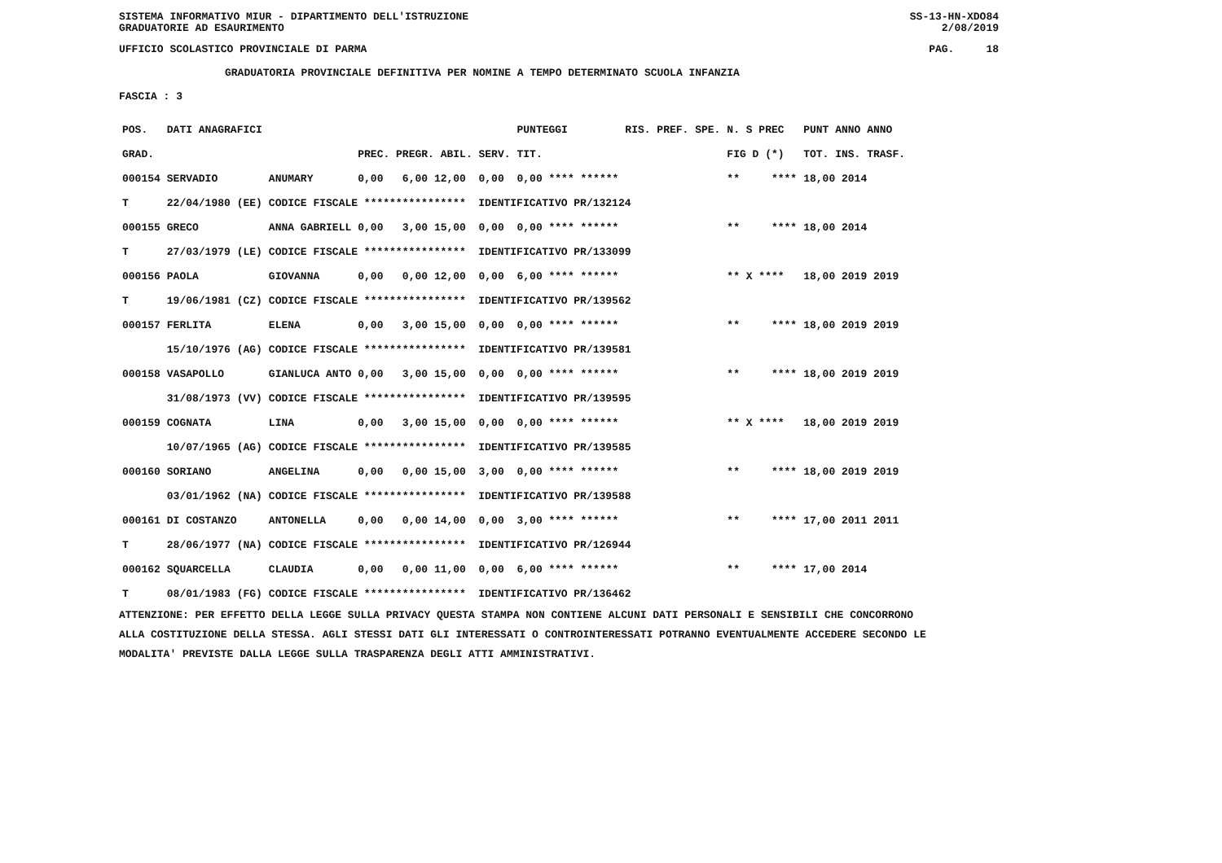SISTEMA INFORMATIVO MIUR - DIPARTIMENTO DELL'ISTRUZIONE SS-13-HN-XDO84
GRADUATORIE AD ESAURIMENTO 2/08/2019
UFFICIO SCOLASTICO PROVINCIALE DI PARMA PAG. 18
GRADUATORIA PROVINCIALE DEFINITIVA PER NOMINE A TEMPO DETERMINATO SCUOLA INFANZIA
FASCIA : 3
| POS. | DATI ANAGRAFICI | | | PUNTEGGI | RIS. PREF. SPE. | N. S PREC | PUNT ANNO ANNO |
| GRAD. | | | PREC. PREGR. ABIL. SERV. | TIT. | | FIG D (*) | TOT. INS. TRASF. |
| 000154 | SERVADIO | ANUMARY | 0,00 6,00 12,00 0,00 | 0,00 **** ****** | | ** **** | 18,00 2014 |
| T | 22/04/1980 (EE) | CODICE FISCALE **************** IDENTIFICATIVO PR/132124 | | | | | |
| 000155 | GRECO | ANNA GABRIELL | 0,00 3,00 15,00 0,00 | 0,00 **** ****** | | ** **** | 18,00 2014 |
| T | 27/03/1979 (LE) | CODICE FISCALE **************** IDENTIFICATIVO PR/133099 | | | | | |
| 000156 | PAOLA | GIOVANNA | 0,00 0,00 12,00 0,00 | 6,00 **** ****** | | ** X **** | 18,00 2019 2019 |
| T | 19/06/1981 (CZ) | CODICE FISCALE **************** IDENTIFICATIVO PR/139562 | | | | | |
| 000157 | FERLITA | ELENA | 0,00 3,00 15,00 0,00 | 0,00 **** ****** | | ** **** | 18,00 2019 2019 |
| | 15/10/1976 (AG) | CODICE FISCALE **************** IDENTIFICATIVO PR/139581 | | | | | |
| 000158 | VASAPOLLO | GIANLUCA ANTO | 0,00 3,00 15,00 0,00 | 0,00 **** ****** | | ** **** | 18,00 2019 2019 |
| | 31/08/1973 (VV) | CODICE FISCALE **************** IDENTIFICATIVO PR/139595 | | | | | |
| 000159 | COGNATA | LINA | 0,00 3,00 15,00 0,00 | 0,00 **** ****** | | ** X **** | 18,00 2019 2019 |
| | 10/07/1965 (AG) | CODICE FISCALE **************** IDENTIFICATIVO PR/139585 | | | | | |
| 000160 | SORIANO | ANGELINA | 0,00 0,00 15,00 3,00 | 0,00 **** ****** | | ** **** | 18,00 2019 2019 |
| | 03/01/1962 (NA) | CODICE FISCALE **************** IDENTIFICATIVO PR/139588 | | | | | |
| 000161 | DI COSTANZO | ANTONELLA | 0,00 0,00 14,00 0,00 | 3,00 **** ****** | | ** **** | 17,00 2011 2011 |
| T | 28/06/1977 (NA) | CODICE FISCALE **************** IDENTIFICATIVO PR/126944 | | | | | |
| 000162 | SQUARCELLA | CLAUDIA | 0,00 0,00 11,00 0,00 | 6,00 **** ****** | | ** **** | 17,00 2014 |
| T | 08/01/1983 (FG) | CODICE FISCALE **************** IDENTIFICATIVO PR/136462 | | | | | |
ATTENZIONE: PER EFFETTO DELLA LEGGE SULLA PRIVACY QUESTA STAMPA NON CONTIENE ALCUNI DATI PERSONALI E SENSIBILI CHE CONCORRONO
ALLA COSTITUZIONE DELLA STESSA. AGLI STESSI DATI GLI INTERESSATI O CONTROINTERESSATI POTRANNO EVENTUALMENTE ACCEDERE SECONDO LE
MODALITA' PREVISTE DALLA LEGGE SULLA TRASPARENZA DEGLI ATTI AMMINISTRATIVI.